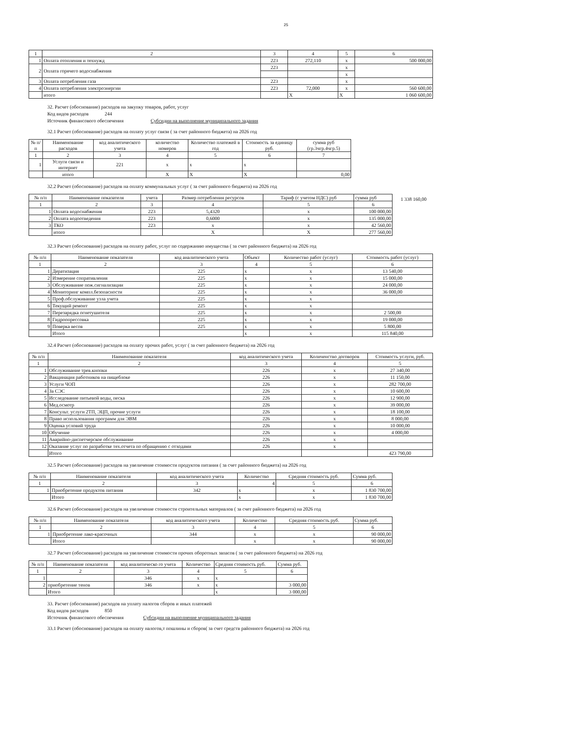25
| 1 | 2 | 3 | 4 | 5 | 6 |
| --- | --- | --- | --- | --- | --- |
| 1 | Оплата отопления и технужд | 223 | 272,110 | x | 500 000,00 |
| 2 | Оплата горячего водоснабжения | 223 | | x | |
| | | | | x | |
| 3 | Оплата потребления газа | 223 | | x | |
| 4 | Оплата потребления электроэнергии | 223 | 72,000 | x | 560 600,00 |
| | итого | | X | X | 1 060 600,00 |
32. Расчет (обоснование) расходов на закупку товаров, работ, услуг
Код видов расходов 244
Источник финансового обеспечения Субсидии на выполнение муниципального задания
32.1 Расчет (обоснование) расходов на оплату услуг связи ( за счет районного бюджета) на 2026 год
| № п/п | Наименование расходов | код аналитического учета | количество номеров | Количество платежей в год | Стоимость за единицу руб. | сумма руб (гр.3чгр.4чгр.5) |
| --- | --- | --- | --- | --- | --- | --- |
| 1 | 2 | 3 | 4 | 5 | 6 | 7 |
| 1 | Услуги связи и интернет | 221 | x | x | x | |
| | итого | | X | X | X | 0,00 |
32.2 Расчет (обоснование) расходов на оплату коммунальных услуг ( за счет районного бюджета) на 2026 год
| № п/п | Наименование показателя | учета | Размер потребления ресурсов | Тариф (с учетом НДС) руб | сумма руб |
| --- | --- | --- | --- | --- | --- |
| 1 | 2 | 3 | 4 | 5 | 6 |
| 1 | Оплата водоснабжения | 223 | 5,4320 | x | 100 000,00 |
| 2 | Оплата водоотведения | 223 | 0,6000 | x | 135 000,00 |
| 3 | ТКО | 223 | x | x | 42 560,00 |
| | итого | | X | X | 277 560,00 |
1 338 160,00
32.3 Расчет (обоснование) расходов на оплату работ, услуг по содержанию имущества ( за счет районного бюджета) на 2026 год
| № п/п | Наименование показателя | код аналитического учета | Объект | Количество работ (услуг) | Стоимость работ (услуг) |
| --- | --- | --- | --- | --- | --- |
| 1 | 2 | 3 | 4 | 5 | 6 |
| 1 | Дератизация | 225 | x | x | 13 540,00 |
| 2 | Измерение сопративления | 225 | x | x | 15 000,00 |
| 3 | Обслуживание пож.сигнализации | 225 | x | x | 24 000,00 |
| 4 | Мониторинг компл.безопасности | 225 | x | x | 36 000,00 |
| 5 | Проф.обслуживание узла учета | 225 | x | x | |
| 6 | Текущий ремонт | 225 | x | x | |
| 7 | Перезарядка огнетушителя | 225 | x | x | 2 500,00 |
| 8 | Гидроопрессовка | 225 | x | x | 19 000,00 |
| 9 | Поверка весов | 225 | x | x | 5 800,00 |
| | Итого | | x | x | 115 840,00 |
32.4 Расчет (обоснование) расходов на оплату прочих работ, услуг ( за счет районного бюджета) на 2026 год
| № п/п | Наименование показателя | код аналитического учета | Количенство договоров | Стоимость услуги, руб. |
| --- | --- | --- | --- | --- |
| 1 | 2 | 3 | 4 | 5 |
| 1 | Обслуживание трев.кнопки | 226 | x | 27 340,00 |
| 2 | Вакцинация работников на пищеблоке | 226 | x | 11 150,00 |
| 3 | Услуги ЧОП | 226 | x | 282 700,00 |
| 4 | За СЭС | 226 | x | 10 600,00 |
| 5 | Исследование питьевой воды, песка | 226 | x | 12 900,00 |
| 6 | Мед.осмотр | 226 | x | 39 000,00 |
| 7 | Консульт. услуги 2ТП, ЭЦП, прочие услуги | 226 | x | 18 100,00 |
| 8 | Право использования программ для ЭВМ | 226 | x | 8 000,00 |
| 9 | Оценка условий труда | 226 | x | 10 000,00 |
| 10 | Обучение | 226 | x | 4 000,00 |
| 11 | Аварийно-диспетчерское обслуживание | 226 | x | |
| 12 | Оказание услуг по разработке тех.отчета по обращению с отходами | 226 | x | |
| | Итого | | | 423 790,00 |
32.5 Расчет (обоснование) расходов на увеличение стоимости продуктов питания ( за счет районного бюджета) на 2026 год
| № п/п | Наименование показателя | код аналитического учета | Количество | Средняя стоимость руб. | Сумма руб. |
| --- | --- | --- | --- | --- | --- |
| 1 | 2 | 3 | 4 | 5 | 6 |
| 1 | Приобретение продуктов питания | 342 | x | x | 1 830 700,00 |
| | Итого | | x | x | 1 830 700,00 |
32.6 Расчет (обоснование) расходов на увеличение стоимости строительных материалов ( за счет районного бюджета) на 2026 год
| № п/п | Наименование показателя | код аналитического учета | Количество | Средняя стоимость руб. | Сумма руб. |
| --- | --- | --- | --- | --- | --- |
| 1 | 2 | 3 | 4 | 5 | 6 |
| 1 | Приобретение лако-красочных | 344 | x | x | 90 000,00 |
| | Итого | | x | x | 90 000,00 |
32.7 Расчет (обоснование) расходов на увеличение стоимости прочих оборотных запасов ( за счет районного бюджета) на 2026 год
| № п/п | Наименование показателя | код аналитическо го учета | Количество | Средняя стоимость руб. | Сумма руб. |
| --- | --- | --- | --- | --- | --- |
| 1 | 2 | 3 | 4 | 5 | 6 |
| 1 | | 346 | x | x | |
| 2 | приобретение тенов | 346 | x | x | 3 000,00 |
| | Итого | | | x | 3 000,00 |
33. Расчет (обоснование) расходов на уплату налогов сборов и иных платежей
Код видов расходов 850
Источник финансового обеспечения Субсидии на выполнение муниципального задания
33.1 Расчет (обоснование) расходов на оплату налогов,т пошлины и сборов( за счет средств районного бюджета) на 2026 год